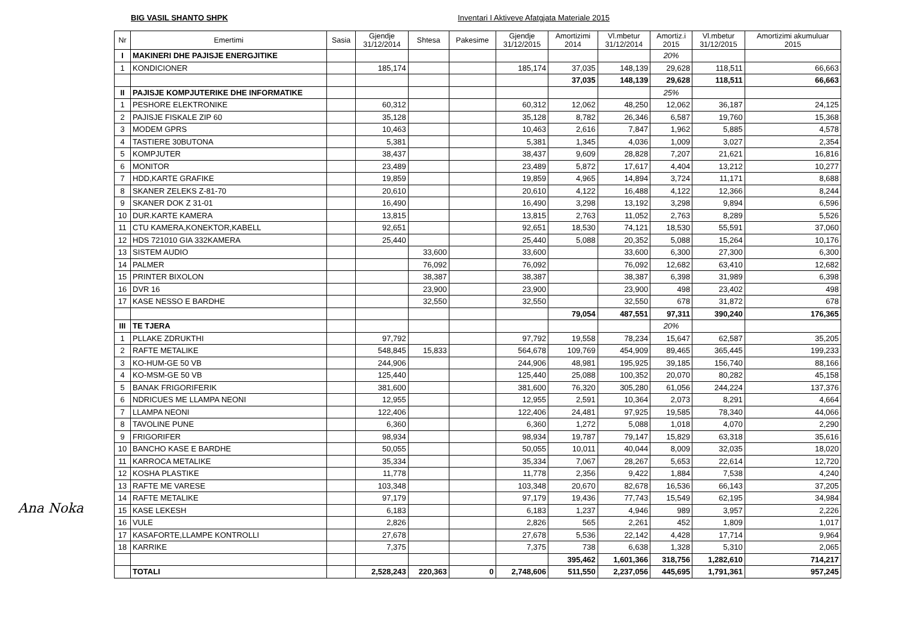BIG VASIL SHANTO SHPK Inventari I Aktiveve Afatgjata Materiale 2015
| Nr | Emertimi | Sasia | Gjendje 31/12/2014 | Shtesa | Pakesime | Gjendje 31/12/2015 | Amortizimi 2014 | Vl.mbetur 31/12/2014 | Amortiz.i 2015 | Vl.mbetur 31/12/2015 | Amortizimi akumuluar 2015 |
| --- | --- | --- | --- | --- | --- | --- | --- | --- | --- | --- | --- |
| I | MAKINERI DHE PAJISJE ENERGJITIKE | | | | | | | | 20% | | |
| 1 | KONDICIONER | | 185,174 | | | 185,174 | 37,035 | 148,139 | 29,628 | 118,511 | 66,663 |
| | | | | | | | 37,035 | 148,139 | 29,628 | 118,511 | 66,663 |
| II | PAJISJE KOMPJUTERIKE DHE INFORMATIKE | | | | | | | | 25% | | |
| 1 | PESHORE ELEKTRONIKE | | 60,312 | | | 60,312 | 12,062 | 48,250 | 12,062 | 36,187 | 24,125 |
| 2 | PAJISJE FISKALE ZIP 60 | | 35,128 | | | 35,128 | 8,782 | 26,346 | 6,587 | 19,760 | 15,368 |
| 3 | MODEM GPRS | | 10,463 | | | 10,463 | 2,616 | 7,847 | 1,962 | 5,885 | 4,578 |
| 4 | TASTIERE 30BUTONA | | 5,381 | | | 5,381 | 1,345 | 4,036 | 1,009 | 3,027 | 2,354 |
| 5 | KOMPJUTER | | 38,437 | | | 38,437 | 9,609 | 28,828 | 7,207 | 21,621 | 16,816 |
| 6 | MONITOR | | 23,489 | | | 23,489 | 5,872 | 17,617 | 4,404 | 13,212 | 10,277 |
| 7 | HDD,KARTE GRAFIKE | | 19,859 | | | 19,859 | 4,965 | 14,894 | 3,724 | 11,171 | 8,688 |
| 8 | SKANER ZELEKS Z-81-70 | | 20,610 | | | 20,610 | 4,122 | 16,488 | 4,122 | 12,366 | 8,244 |
| 9 | SKANER DOK Z 31-01 | | 16,490 | | | 16,490 | 3,298 | 13,192 | 3,298 | 9,894 | 6,596 |
| 10 | DUR.KARTE KAMERA | | 13,815 | | | 13,815 | 2,763 | 11,052 | 2,763 | 8,289 | 5,526 |
| 11 | CTU KAMERA,KONEKTOR,KABELL | | 92,651 | | | 92,651 | 18,530 | 74,121 | 18,530 | 55,591 | 37,060 |
| 12 | HDS 721010 GIA 332KAMERA | | 25,440 | | | 25,440 | 5,088 | 20,352 | 5,088 | 15,264 | 10,176 |
| 13 | SISTEM AUDIO | | | 33,600 | | 33,600 | | 33,600 | 6,300 | 27,300 | 6,300 |
| 14 | PALMER | | | 76,092 | | 76,092 | | 76,092 | 12,682 | 63,410 | 12,682 |
| 15 | PRINTER BIXOLON | | | 38,387 | | 38,387 | | 38,387 | 6,398 | 31,989 | 6,398 |
| 16 | DVR 16 | | | 23,900 | | 23,900 | | 23,900 | 498 | 23,402 | 498 |
| 17 | KASE NESSO E BARDHE | | | 32,550 | | 32,550 | | 32,550 | 678 | 31,872 | 678 |
| | | | | | | | 79,054 | 487,551 | 97,311 | 390,240 | 176,365 |
| III | TE TJERA | | | | | | | | 20% | | |
| 1 | PLLAKE ZDRUKTHI | | 97,792 | | | 97,792 | 19,558 | 78,234 | 15,647 | 62,587 | 35,205 |
| 2 | RAFTE METALIKE | | 548,845 | 15,833 | | 564,678 | 109,769 | 454,909 | 89,465 | 365,445 | 199,233 |
| 3 | KO-HUM-GE 50 VB | | 244,906 | | | 244,906 | 48,981 | 195,925 | 39,185 | 156,740 | 88,166 |
| 4 | KO-MSM-GE 50 VB | | 125,440 | | | 125,440 | 25,088 | 100,352 | 20,070 | 80,282 | 45,158 |
| 5 | BANAK FRIGORIFERIK | | 381,600 | | | 381,600 | 76,320 | 305,280 | 61,056 | 244,224 | 137,376 |
| 6 | NDRICUES ME LLAMPA NEONI | | 12,955 | | | 12,955 | 2,591 | 10,364 | 2,073 | 8,291 | 4,664 |
| 7 | LLAMPA NEONI | | 122,406 | | | 122,406 | 24,481 | 97,925 | 19,585 | 78,340 | 44,066 |
| 8 | TAVOLINE PUNE | | 6,360 | | | 6,360 | 1,272 | 5,088 | 1,018 | 4,070 | 2,290 |
| 9 | FRIGORIFER | | 98,934 | | | 98,934 | 19,787 | 79,147 | 15,829 | 63,318 | 35,616 |
| 10 | BANCHO KASE E BARDHE | | 50,055 | | | 50,055 | 10,011 | 40,044 | 8,009 | 32,035 | 18,020 |
| 11 | KARROCA METALIKE | | 35,334 | | | 35,334 | 7,067 | 28,267 | 5,653 | 22,614 | 12,720 |
| 12 | KOSHA PLASTIKE | | 11,778 | | | 11,778 | 2,356 | 9,422 | 1,884 | 7,538 | 4,240 |
| 13 | RAFTE ME VARESE | | 103,348 | | | 103,348 | 20,670 | 82,678 | 16,536 | 66,143 | 37,205 |
| 14 | RAFTE METALIKE | | 97,179 | | | 97,179 | 19,436 | 77,743 | 15,549 | 62,195 | 34,984 |
| 15 | KASE LEKESH | | 6,183 | | | 6,183 | 1,237 | 4,946 | 989 | 3,957 | 2,226 |
| 16 | VULE | | 2,826 | | | 2,826 | 565 | 2,261 | 452 | 1,809 | 1,017 |
| 17 | KASAFORTE,LLAMPE KONTROLLI | | 27,678 | | | 27,678 | 5,536 | 22,142 | 4,428 | 17,714 | 9,964 |
| 18 | KARRIKE | | 7,375 | | | 7,375 | 738 | 6,638 | 1,328 | 5,310 | 2,065 |
| | | | | | | | 395,462 | 1,601,366 | 318,756 | 1,282,610 | 714,217 |
| | TOTALI | | 2,528,243 | 220,363 | 0 | 2,748,606 | 511,550 | 2,237,056 | 445,695 | 1,791,361 | 957,245 |
Ana Noka